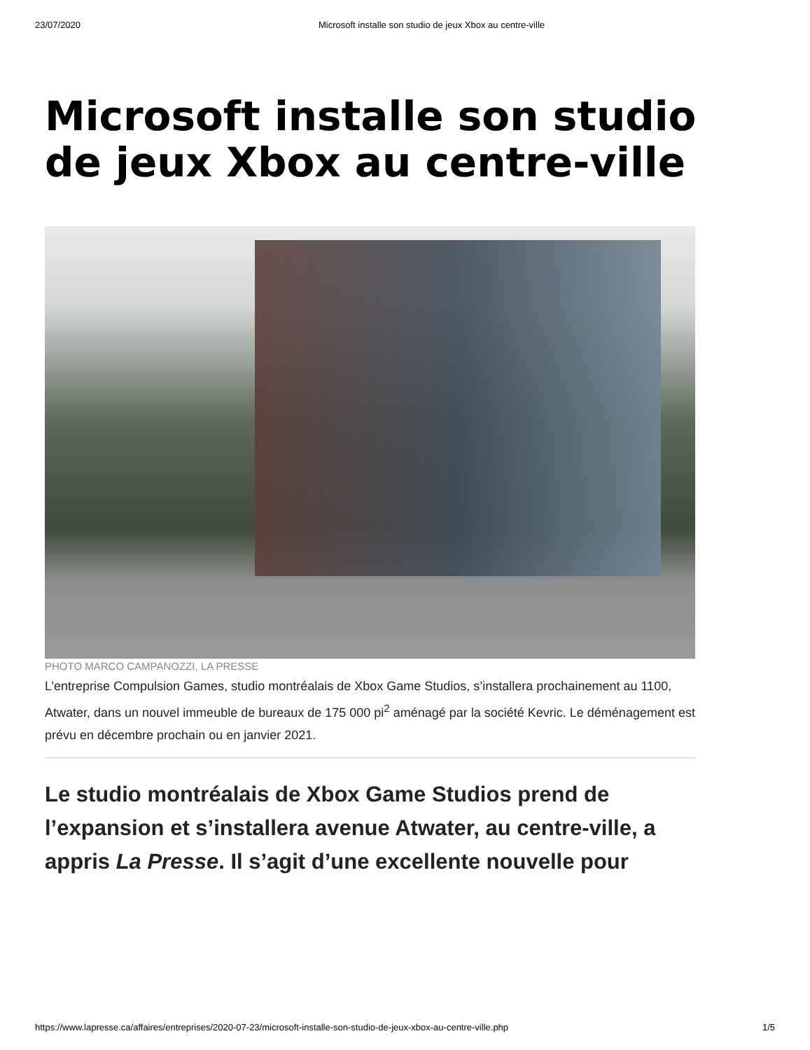23/07/2020 Microsoft installe son studio de jeux Xbox au centre-ville
Microsoft installe son studio de jeux Xbox au centre-ville
PHOTO MARCO CAMPANOZZI, LA PRESSE
L’entreprise Compulsion Games, studio montréalais de Xbox Game Studios, s’installera prochainement au 1100, Atwater, dans un nouvel immeuble de bureaux de 175 000 pi<sup>2</sup> aménagé par la société Kevric. Le déménagement est prévu en décembre prochain ou en janvier 2021.
Le studio montréalais de Xbox Game Studios prend de l’expansion et s’installera avenue Atwater, au centre-ville, a appris La Presse. Il s’agit d’une excellente nouvelle pour
https://www.lapresse.ca/affaires/entreprises/2020-07-23/microsoft-installe-son-studio-de-jeux-xbox-au-centre-ville.php 1/5